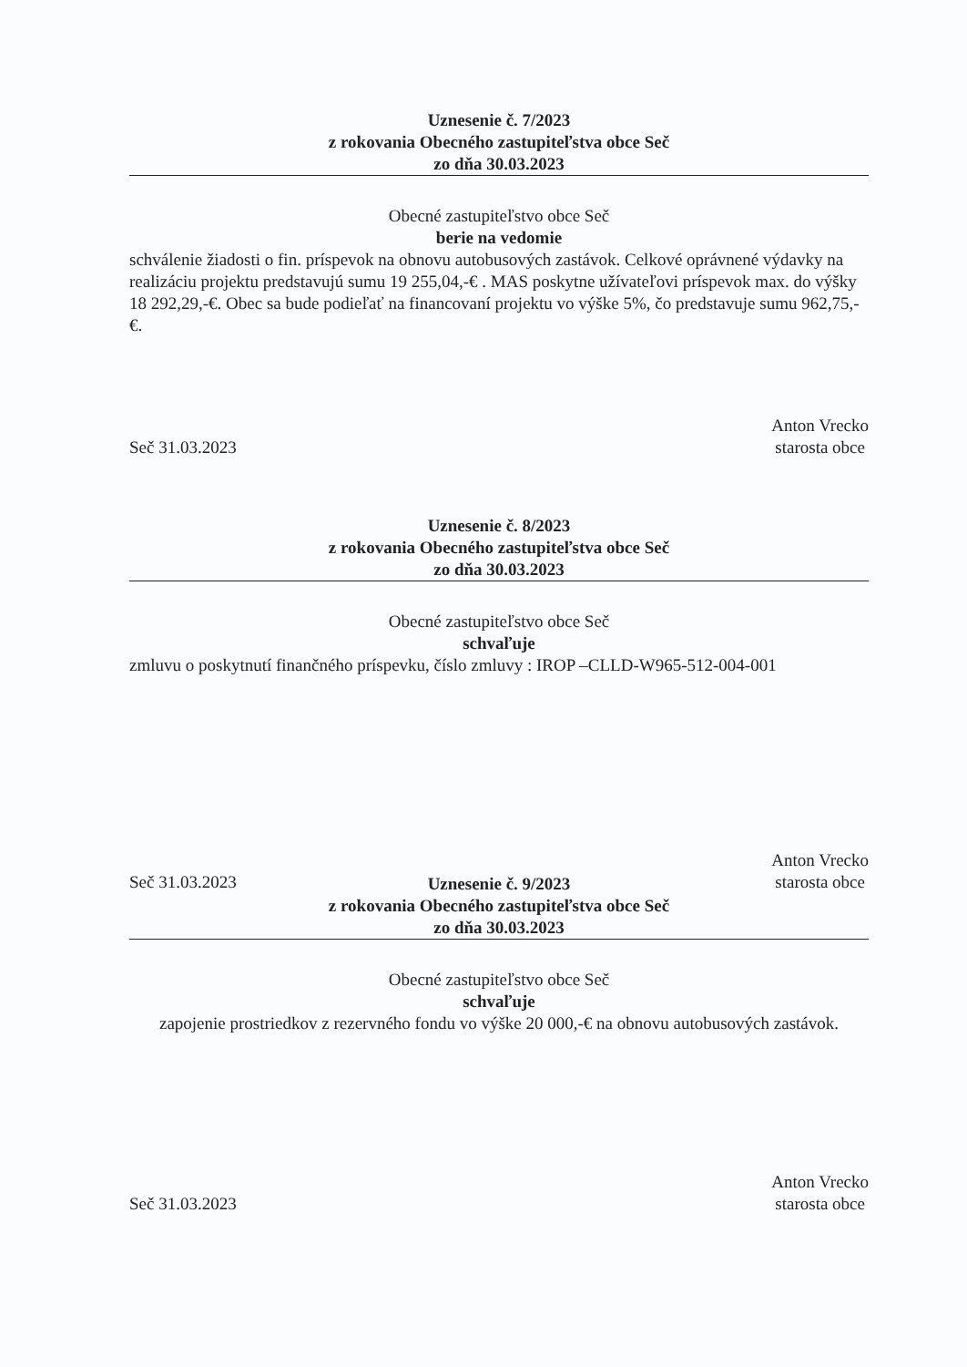Uznesenie č. 7/2023
z rokovania Obecného zastupiteľstva obce Seč
zo dňa 30.03.2023
Obecné zastupiteľstvo obce Seč
berie na vedomie
schválenie žiadosti o fin. príspevok na obnovu autobusových zastávok. Celkové oprávnené výdavky na realizáciu projektu predstavujú sumu 19 255,04,-€ . MAS poskytne užívateľovi príspevok max. do výšky 18 292,29,-€. Obec sa bude podieľať na financovaní projektu vo výške 5%, čo predstavuje sumu 962,75,-€.
Seč 31.03.2023 Anton Vrecko
starosta obce
Uznesenie č. 8/2023
z rokovania Obecného zastupiteľstva obce Seč
zo dňa 30.03.2023
Obecné zastupiteľstvo obce Seč
schvaľuje
zmluvu o poskytnutí finančného príspevku, číslo zmluvy : IROP –CLLD-W965-512-004-001
Seč 31.03.2023 Anton Vrecko
starosta obce
Uznesenie č. 9/2023
z rokovania Obecného zastupiteľstva obce Seč
zo dňa 30.03.2023
Obecné zastupiteľstvo obce Seč
schvaľuje
zapojenie prostriedkov z rezervného fondu vo výške 20 000,-€ na obnovu autobusových zastávok.
Seč 31.03.2023 Anton Vrecko
starosta obce